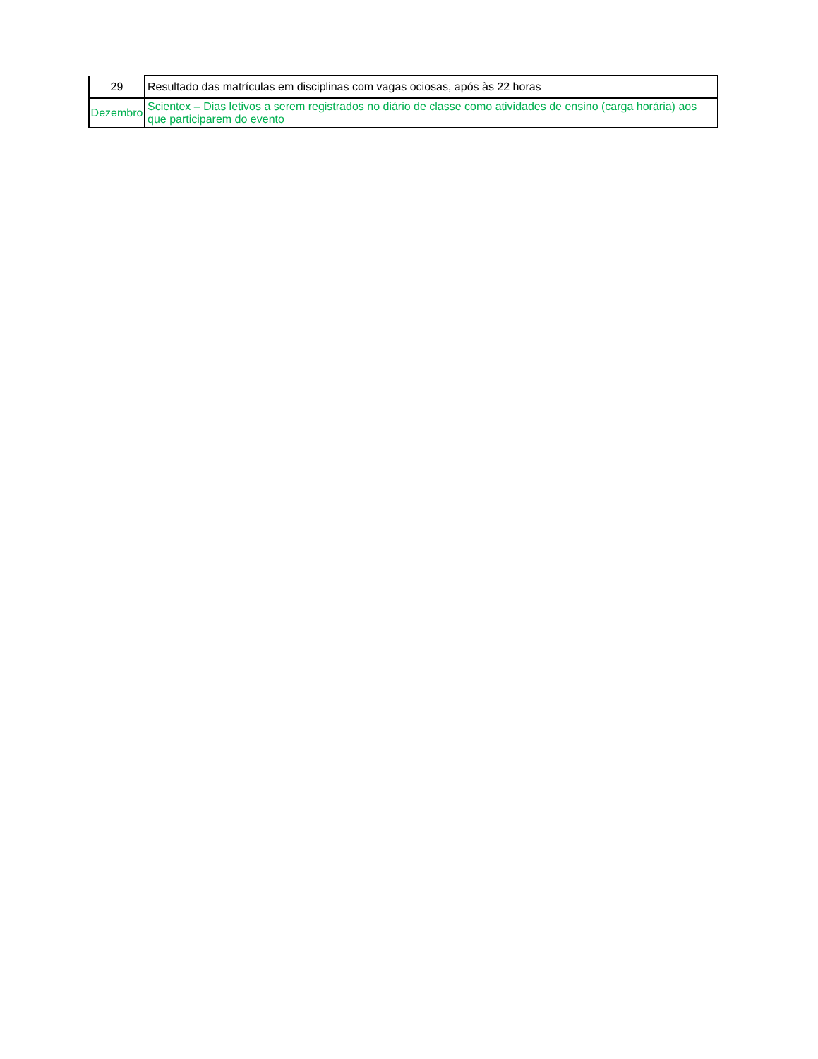| 29 | Resultado das matrículas em disciplinas com vagas ociosas, após às 22 horas |
| Dezembro | Scientex – Dias letivos a serem registrados no diário de classe como atividades de ensino (carga horária) aos que participarem do evento |